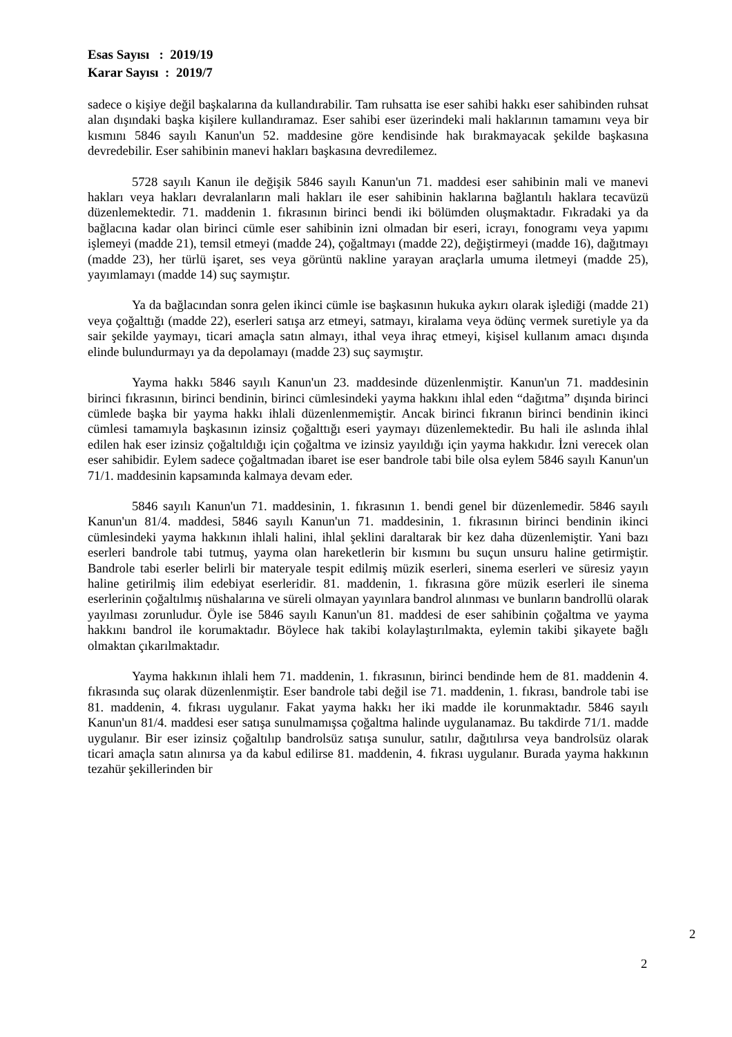Esas Sayısı : 2019/19
Karar Sayısı : 2019/7
sadece o kişiye değil başkalarına da kullandırabilir. Tam ruhsatta ise eser sahibi hakkı eser sahibinden ruhsat alan dışındaki başka kişilere kullandıramaz. Eser sahibi eser üzerindeki mali haklarının tamamını veya bir kısmını 5846 sayılı Kanun'un 52. maddesine göre kendisinde hak bırakmayacak şekilde başkasına devredebilir. Eser sahibinin manevi hakları başkasına devredilemez.
5728 sayılı Kanun ile değişik 5846 sayılı Kanun'un 71. maddesi eser sahibinin mali ve manevi hakları veya hakları devralanların mali hakları ile eser sahibinin haklarına bağlantılı haklara tecavüzü düzenlemektedir. 71. maddenin 1. fıkrasının birinci bendi iki bölümden oluşmaktadır. Fıkradaki ya da bağlacına kadar olan birinci cümle eser sahibinin izni olmadan bir eseri, icrayı, fonogramı veya yapımı işlemeyi (madde 21), temsil etmeyi (madde 24), çoğaltmayı (madde 22), değiştirmeyi (madde 16), dağıtmayı (madde 23), her türlü işaret, ses veya görüntü nakline yarayan araçlarla umuma iletmeyi (madde 25), yayımlamayı (madde 14) suç saymıştır.
Ya da bağlacından sonra gelen ikinci cümle ise başkasının hukuka aykırı olarak işlediği (madde 21) veya çoğalttığı (madde 22), eserleri satışa arz etmeyi, satmayı, kiralama veya ödünç vermek suretiyle ya da sair şekilde yaymayı, ticari amaçla satın almayı, ithal veya ihraç etmeyi, kişisel kullanım amacı dışında elinde bulundurmayı ya da depolamayı (madde 23) suç saymıştır.
Yayma hakkı 5846 sayılı Kanun'un 23. maddesinde düzenlenmiştir. Kanun'un 71. maddesinin birinci fıkrasının, birinci bendinin, birinci cümlesindeki yayma hakkını ihlal eden “dağıtma” dışında birinci cümlede başka bir yayma hakkı ihlali düzenlenmemiştir. Ancak birinci fıkranın birinci bendinin ikinci cümlesi tamamıyla başkasının izinsiz çoğalttığı eseri yaymayı düzenlemektedir. Bu hali ile aslında ihlal edilen hak eser izinsiz çoğaltıldığı için çoğaltma ve izinsiz yayıldığı için yayma hakkıdır. İzni verecek olan eser sahibidir. Eylem sadece çoğaltmadan ibaret ise eser bandrole tabi bile olsa eylem 5846 sayılı Kanun'un 71/1. maddesinin kapsamında kalmaya devam eder.
5846 sayılı Kanun'un 71. maddesinin, 1. fıkrasının 1. bendi genel bir düzenlemedir. 5846 sayılı Kanun'un 81/4. maddesi, 5846 sayılı Kanun'un 71. maddesinin, 1. fıkrasının birinci bendinin ikinci cümlesindeki yayma hakkının ihlali halini, ihlal şeklini daraltarak bir kez daha düzenlemiştir. Yani bazı eserleri bandrole tabi tutmuş, yayma olan hareketlerin bir kısmını bu suçun unsuru haline getirmiştir. Bandrole tabi eserler belirli bir materyale tespit edilmiş müzik eserleri, sinema eserleri ve süresiz yayın haline getirilmiş ilim edebiyat eserleridir. 81. maddenin, 1. fıkrasına göre müzik eserleri ile sinema eserlerinin çoğaltılmış nüshalarına ve süreli olmayan yayınlara bandrol alınması ve bunların bandrollü olarak yayılması zorunludur. Öyle ise 5846 sayılı Kanun'un 81. maddesi de eser sahibinin çoğaltma ve yayma hakkını bandrol ile korumaktadır. Böylece hak takibi kolaylaştırılmakta, eylemin takibi şikayete bağlı olmaktan çıkarılmaktadır.
Yayma hakkının ihlali hem 71. maddenin, 1. fıkrasının, birinci bendinde hem de 81. maddenin 4. fıkrasında suç olarak düzenlenmiştir. Eser bandrole tabi değil ise 71. maddenin, 1. fıkrası, bandrole tabi ise 81. maddenin, 4. fıkrası uygulanır. Fakat yayma hakkı her iki madde ile korunmaktadır. 5846 sayılı Kanun'un 81/4. maddesi eser satışa sunulmamışsa çoğaltma halinde uygulanamaz. Bu takdirde 71/1. madde uygulanır. Bir eser izinsiz çoğaltılıp bandrolsüz satışa sunulur, satılır, dağıtılırsa veya bandrolsüz olarak ticari amaçla satın alınırsa ya da kabul edilirse 81. maddenin, 4. fıkrası uygulanır. Burada yayma hakkının tezahür şekillerinden bir
2
2